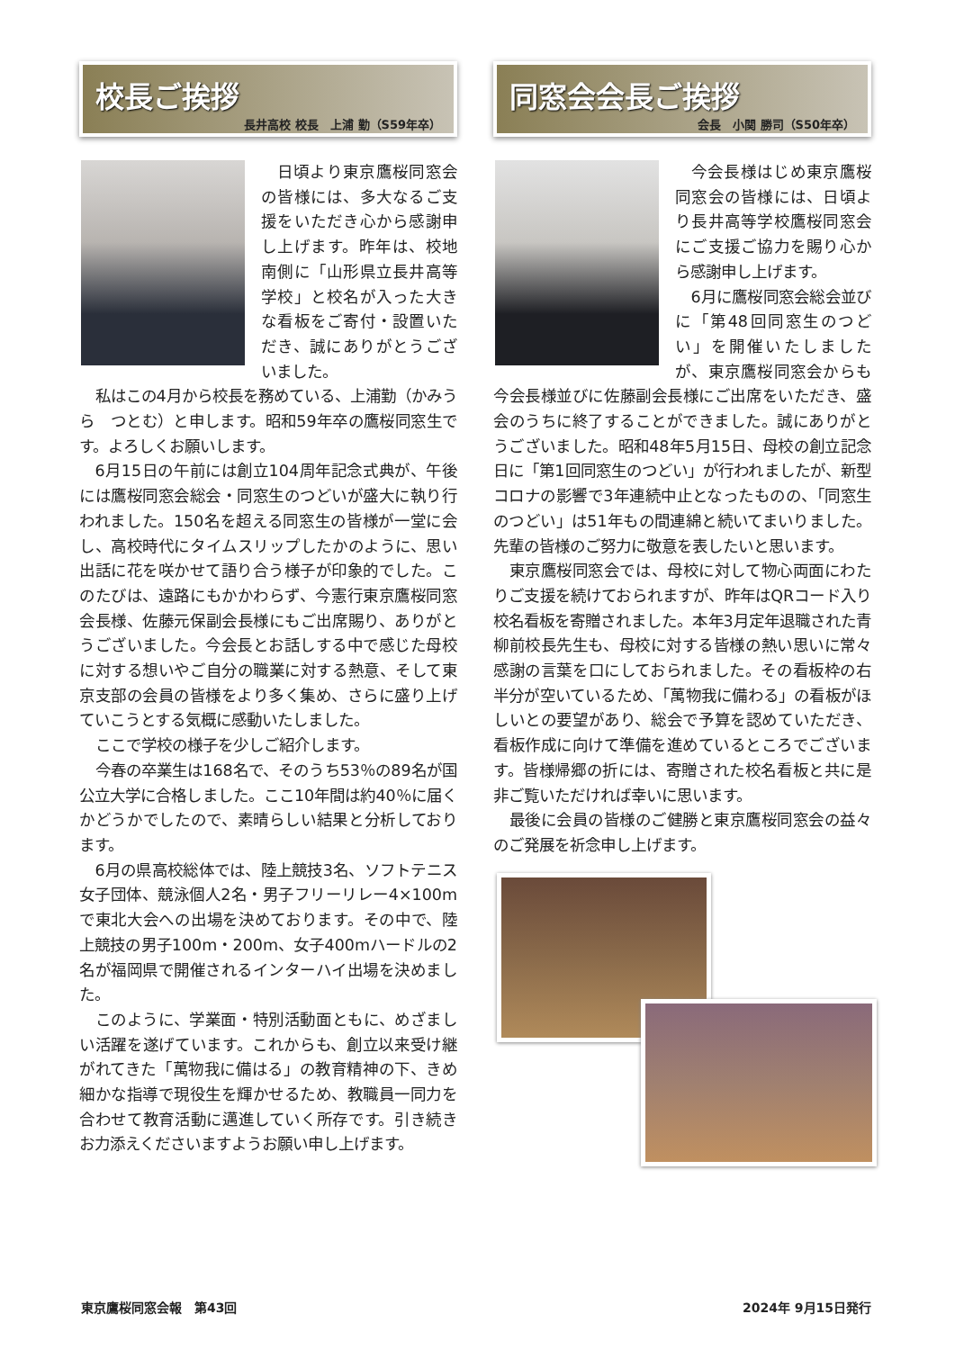校長ご挨拶
長井高校 校長　上浦 勤（S59年卒）
日頃より東京鷹桜同窓会の皆様には、多大なるご支援をいただき心から感謝申し上げます。昨年は、校地南側に「山形県立長井高等学校」と校名が入った大きな看板をご寄付・設置いただき、誠にありがとうございました。
私はこの4月から校長を務めている、上浦勤（かみうら　つとむ）と申します。昭和59年卒の鷹桜同窓生です。よろしくお願いします。
6月15日の午前には創立104周年記念式典が、午後には鷹桜同窓会総会・同窓生のつどいが盛大に執り行われました。150名を超える同窓生の皆様が一堂に会し、高校時代にタイムスリップしたかのように、思い出話に花を咲かせて語り合う様子が印象的でした。このたびは、遠路にもかかわらず、今憲行東京鷹桜同窓会長様、佐藤元保副会長様にもご出席賜り、ありがとうございました。今会長とお話しする中で感じた母校に対する想いやご自分の職業に対する熱意、そして東京支部の会員の皆様をより多く集め、さらに盛り上げていこうとする気概に感動いたしました。
ここで学校の様子を少しご紹介します。
今春の卒業生は168名で、そのうち53％の89名が国公立大学に合格しました。ここ10年間は約40％に届くかどうかでしたので、素晴らしい結果と分析しております。
6月の県高校総体では、陸上競技3名、ソフトテニス女子団体、競泳個人2名・男子フリーリレー4×100mで東北大会への出場を決めております。その中で、陸上競技の男子100m・200m、女子400mハードルの2名が福岡県で開催されるインターハイ出場を決めました。
このように、学業面・特別活動面ともに、めざましい活躍を遂げています。これからも、創立以来受け継がれてきた「萬物我に備はる」の教育精神の下、きめ細かな指導で現役生を輝かせるため、教職員一同力を合わせて教育活動に邁進していく所存です。引き続きお力添えくださいますようお願い申し上げます。
同窓会会長ご挨拶
会長　小関 勝司（S50年卒）
今会長様はじめ東京鷹桜同窓会の皆様には、日頃より長井高等学校鷹桜同窓会にご支援ご協力を賜り心から感謝申し上げます。
6月に鷹桜同窓会総会並びに「第48回同窓生のつどい」を開催いたしましたが、東京鷹桜同窓会からも今会長様並びに佐藤副会長様にご出席をいただき、盛会のうちに終了することができました。誠にありがとうございました。昭和48年5月15日、母校の創立記念日に「第1回同窓生のつどい」が行われましたが、新型コロナの影響で3年連続中止となったものの、「同窓生のつどい」は51年もの間連綿と続いてまいりました。先輩の皆様のご努力に敬意を表したいと思います。
東京鷹桜同窓会では、母校に対して物心両面にわたりご支援を続けておられますが、昨年はQRコード入り校名看板を寄贈されました。本年3月定年退職された青柳前校長先生も、母校に対する皆様の熱い思いに常々感謝の言葉を口にしておられました。その看板枠の右半分が空いているため、「萬物我に備わる」の看板がほしいとの要望があり、総会で予算を認めていただき、看板作成に向けて準備を進めているところでございます。皆様帰郷の折には、寄贈された校名看板と共に是非ご覧いただければ幸いに思います。
最後に会員の皆様のご健勝と東京鷹桜同窓会の益々のご発展を祈念申し上げます。
東京鷹桜同窓会報　第43回 2024年 9月15日発行